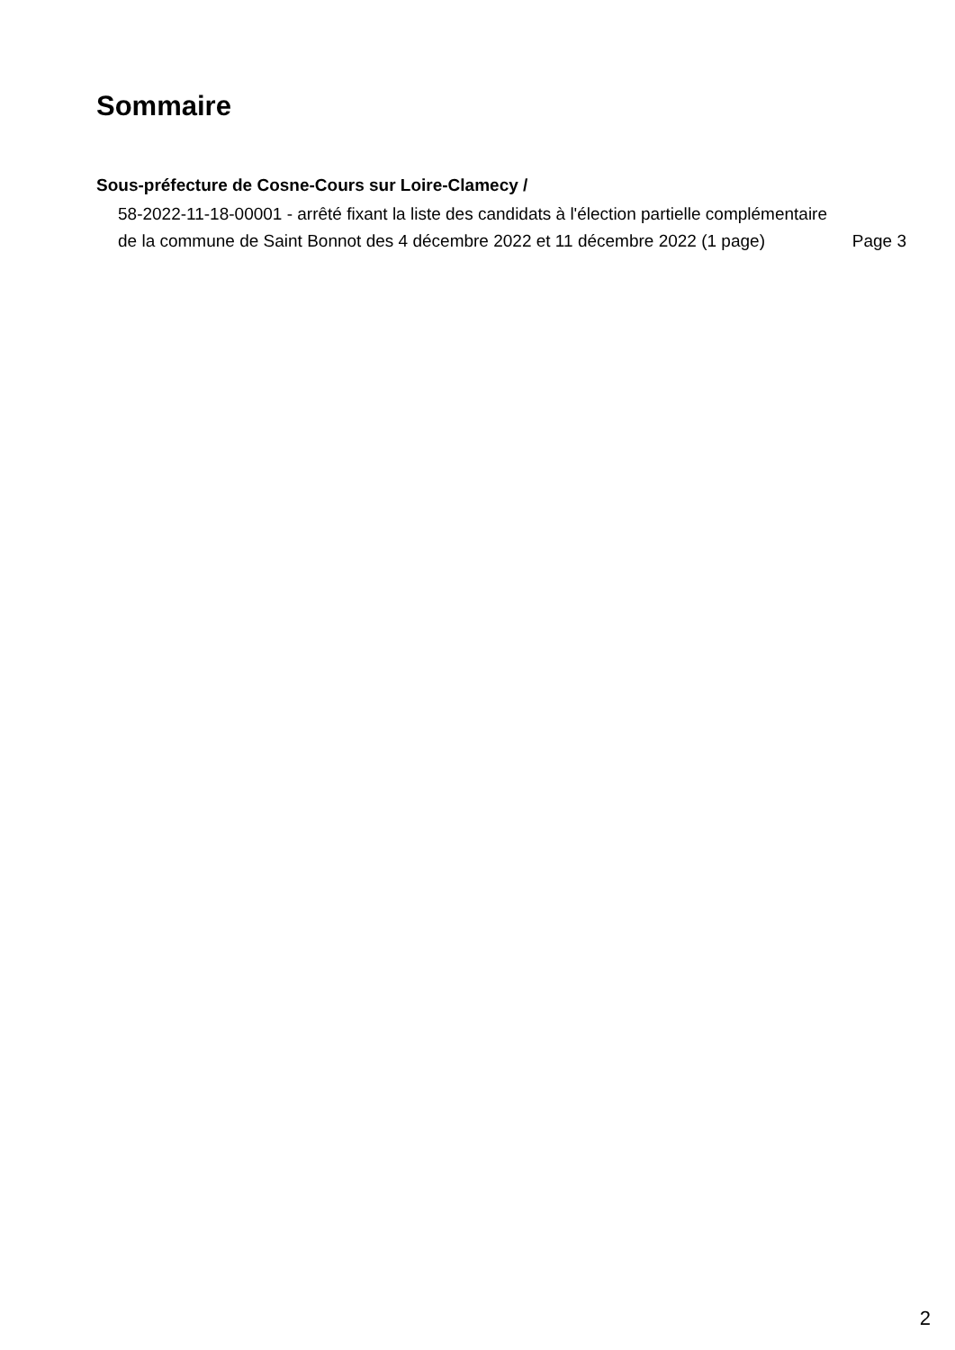Sommaire
Sous-préfecture de Cosne-Cours sur Loire-Clamecy /
58-2022-11-18-00001 - arrêté fixant la liste des candidats à l'élection partielle complémentaire de la commune de Saint Bonnot des 4 décembre 2022 et 11 décembre 2022 (1 page)
Page 3
2